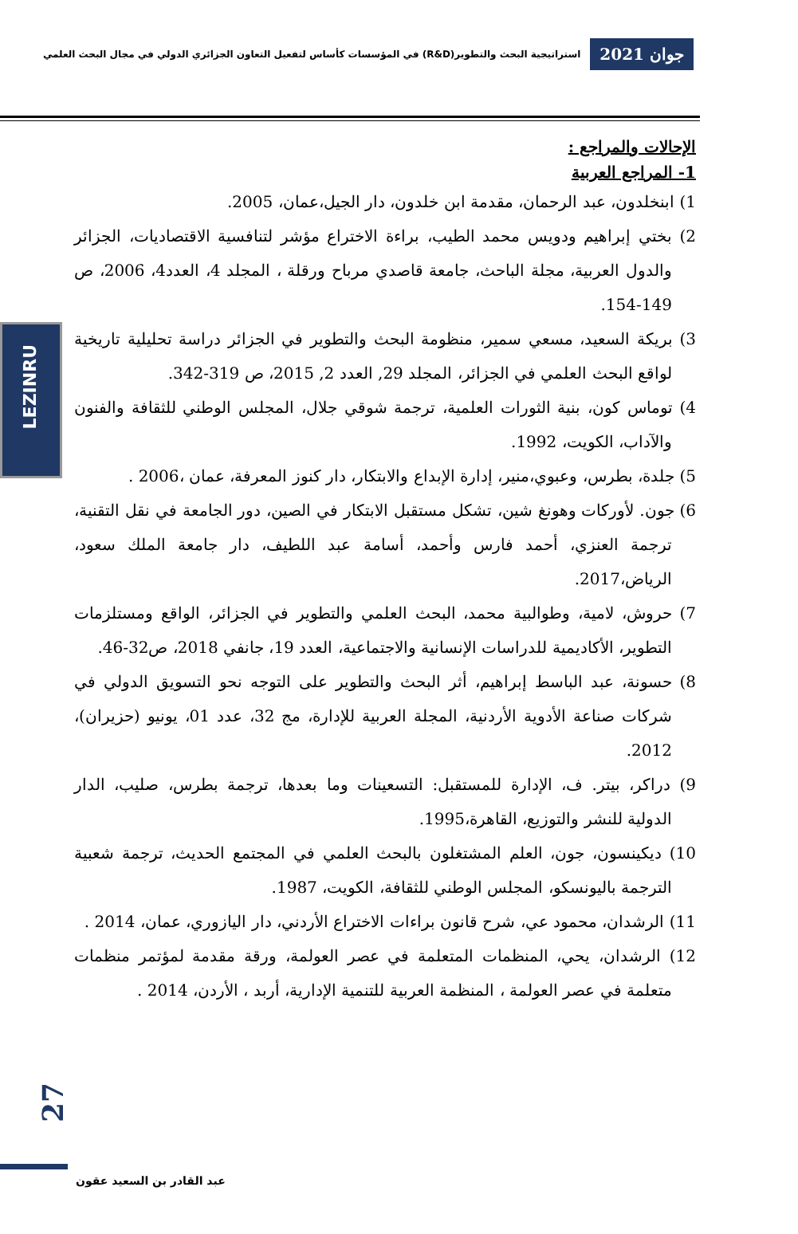جوان 2021
استراتيجية البحث والتطوير(R&D) في المؤسسات كأساس لتفعيل التعاون الجزائري الدولي في مجال البحث العلمي
الإحالات والمراجع :
1- المراجع العربية
1) ابنخلدون، عبد الرحمان، مقدمة ابن خلدون، دار الجيل،عمان، 2005.
2) بختي إبراهيم ودويس محمد الطيب، براءة الاختراع مؤشر لتنافسية الاقتصاديات، الجزائر والدول العربية، مجلة الباحث، جامعة قاصدي مرباح ورقلة ، المجلد 4، العدد4، 2006، ص 149-154.
3) بريكة السعيد، مسعي سمير، منظومة البحث والتطوير في الجزائر دراسة تحليلية تاريخية لواقع البحث العلمي في الجزائر، المجلد 29, العدد 2, 2015، ص 319-342.
4) توماس كون، بنية الثورات العلمية، ترجمة شوقي جلال، المجلس الوطني للثقافة والفنون والآداب، الكويت، 1992.
5) جلدة، بطرس، وعبوي،منير، إدارة الإبداع والابتكار، دار كنوز المعرفة، عمان ،2006 .
6) جون. لأوركات وهونغ شين، تشكل مستقبل الابتكار في الصين، دور الجامعة في نقل التقنية، ترجمة العنزي، أحمد فارس وأحمد، أسامة عبد اللطيف، دار جامعة الملك سعود، الرياض،2017.
7) حروش، لامية، وطوالبية محمد، البحث العلمي والتطوير في الجزائر، الواقع ومستلزمات التطوير، الأكاديمية للدراسات الإنسانية والاجتماعية، العدد 19، جانفي 2018، ص32-46.
8) حسونة، عبد الباسط إبراهيم، أثر البحث والتطوير على التوجه نحو التسويق الدولي في شركات صناعة الأدوية الأردنية، المجلة العربية للإدارة، مج 32، عدد 01، يونيو (حزيران)، 2012.
9) دراكر، بيتر. ف، الإدارة للمستقبل: التسعينات وما بعدها، ترجمة بطرس، صليب، الدار الدولية للنشر والتوزيع، القاهرة،1995.
10) ديكينسون، جون، العلم المشتغلون بالبحث العلمي في المجتمع الحديث، ترجمة شعبية الترجمة باليونسكو، المجلس الوطني للثقافة، الكويت، 1987.
11) الرشدان، محمود عي، شرح قانون براءات الاختراع الأردني، دار اليازوري، عمان، 2014 .
12) الرشدان، يحي، المنظمات المتعلمة في عصر العولمة، ورقة مقدمة لمؤتمر منظمات متعلمة في عصر العولمة ، المنظمة العربية للتنمية الإدارية، أربد ، الأردن، 2014 .
LEZINRU
27
عبد القادر بن السعيد عقون